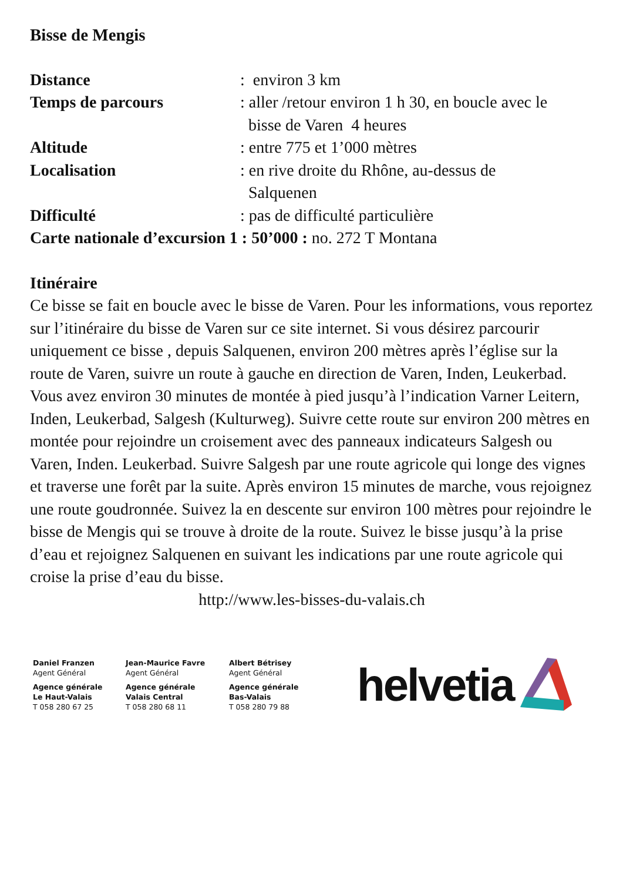Bisse de Mengis
Distance: environ 3 km
Temps de parcours: aller /retour environ 1 h 30, en boucle avec le
bisse de Varen 4 heures
Altitude: entre 775 et 1’000 mètres
Localisation: en rive droite du Rhône, au-dessus de
Salquenen
Difficulté: pas de difficulté particulière
Carte nationale d’excursion 1 : 50’000 : no. 272 T Montana
Itinéraire
Ce bisse se fait en boucle avec le bisse de Varen. Pour les informations, vous reportez sur l’itinéraire du bisse de Varen sur ce site internet. Si vous désirez parcourir uniquement ce bisse , depuis Salquenen, environ 200 mètres après l’église sur la route de Varen, suivre un route à gauche en direction de Varen, Inden, Leukerbad. Vous avez environ 30 minutes de montée à pied jusqu’à l’indication Varner Leitern, Inden, Leukerbad, Salgesh (Kulturweg). Suivre cette route sur environ 200 mètres en montée pour rejoindre un croisement avec des panneaux indicateurs Salgesh ou Varen, Inden. Leukerbad. Suivre Salgesh par une route agricole qui longe des vignes et traverse une forêt par la suite. Après environ 15 minutes de marche, vous rejoignez une route goudronnée. Suivez la en descente sur environ 100 mètres pour rejoindre le bisse de Mengis qui se trouve à droite de la route. Suivez le bisse jusqu’à la prise d’eau et rejoignez Salquenen en suivant les indications par une route agricole qui croise la prise d’eau du bisse.
http://www.les-bisses-du-valais.ch
Daniel Franzen
Agent Général
Agence générale
Le Haut-Valais
T 058 280 67 25
Jean-Maurice Favre
Agent Général
Agence générale
Valais Central
T 058 280 68 11
Albert Bétrisey
Agent Général
Agence générale
Bas-Valais
T 058 280 79 88
helvetia